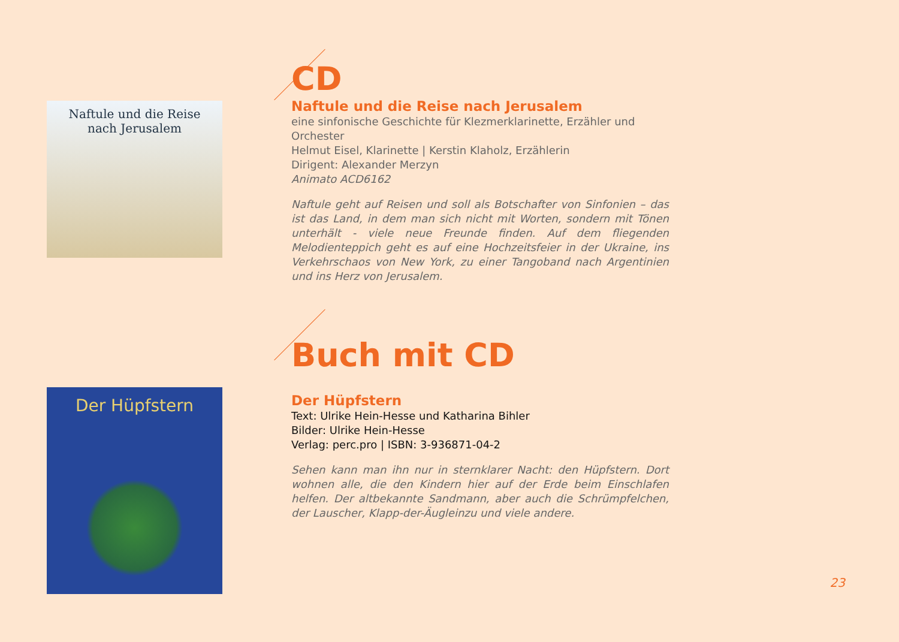CD
Naftule und die Reise
nach Jerusalem
Naftule und die Reise nach Jerusalem
eine sinfonische Geschichte für Klezmerklarinette, Erzähler und Orchester
Helmut Eisel, Klarinette | Kerstin Klaholz, Erzählerin
Dirigent: Alexander Merzyn
Animato ACD6162
Naftule geht auf Reisen und soll als Botschafter von Sinfonien – das ist das Land, in dem man sich nicht mit Worten, sondern mit Tönen unterhält - viele neue Freunde finden. Auf dem fliegenden Melodienteppich geht es auf eine Hochzeitsfeier in der Ukraine, ins Verkehrschaos von New York, zu einer Tangoband nach Argentinien und ins Herz von Jerusalem.
Buch mit CD
Der Hüpfstern
Der Hüpfstern
Text: Ulrike Hein-Hesse und Katharina Bihler
Bilder: Ulrike Hein-Hesse
Verlag: perc.pro | ISBN: 3-936871-04-2
Sehen kann man ihn nur in sternklarer Nacht: den Hüpfstern. Dort wohnen alle, die den Kindern hier auf der Erde beim Einschlafen helfen. Der altbekannte Sandmann, aber auch die Schrümpfelchen, der Lauscher, Klapp-der-Äugleinzu und viele andere.
23